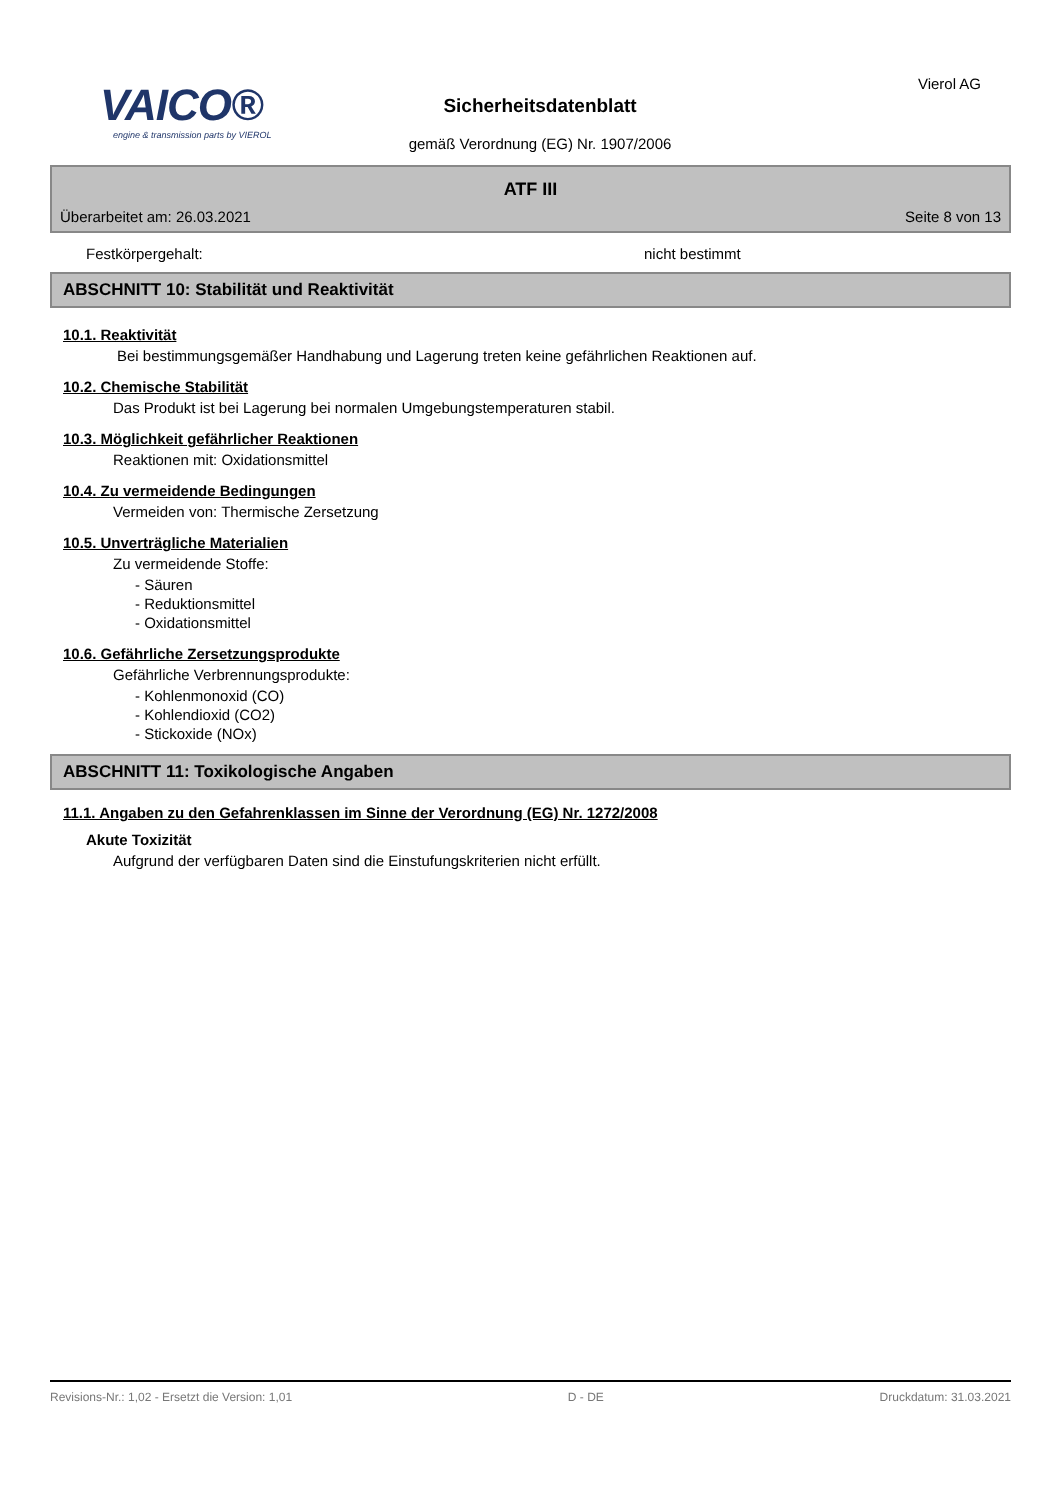VAICO®
engine & transmission parts by VIEROL
Sicherheitsdatenblatt
gemäß Verordnung (EG) Nr. 1907/2006
Vierol AG
ATF III
Überarbeitet am: 26.03.2021 Seite 8 von 13
Festkörpergehalt: nicht bestimmt
ABSCHNITT 10: Stabilität und Reaktivität
10.1. Reaktivität
Bei bestimmungsgemäßer Handhabung und Lagerung treten keine gefährlichen Reaktionen auf.
10.2. Chemische Stabilität
Das Produkt ist bei Lagerung bei normalen Umgebungstemperaturen stabil.
10.3. Möglichkeit gefährlicher Reaktionen
Reaktionen mit: Oxidationsmittel
10.4. Zu vermeidende Bedingungen
Vermeiden von: Thermische Zersetzung
10.5. Unverträgliche Materialien
Zu vermeidende Stoffe:
- Säuren
- Reduktionsmittel
- Oxidationsmittel
10.6. Gefährliche Zersetzungsprodukte
Gefährliche Verbrennungsprodukte:
- Kohlenmonoxid (CO)
- Kohlendioxid (CO2)
- Stickoxide (NOx)
ABSCHNITT 11: Toxikologische Angaben
11.1. Angaben zu den Gefahrenklassen im Sinne der Verordnung (EG) Nr. 1272/2008
Akute Toxizität
Aufgrund der verfügbaren Daten sind die Einstufungskriterien nicht erfüllt.
Revisions-Nr.: 1,02 - Ersetzt die Version: 1,01 D - DE Druckdatum: 31.03.2021